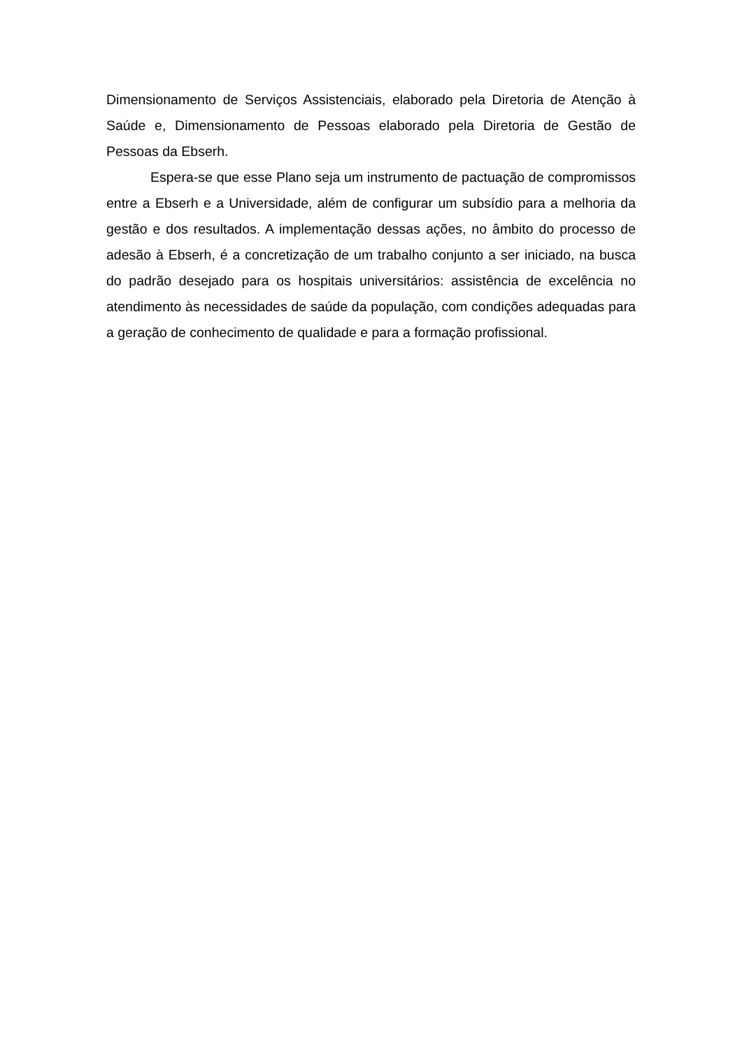Dimensionamento de Serviços Assistenciais, elaborado pela Diretoria de Atenção à Saúde e, Dimensionamento de Pessoas elaborado pela Diretoria de Gestão de Pessoas da Ebserh.
Espera-se que esse Plano seja um instrumento de pactuação de compromissos entre a Ebserh e a Universidade, além de configurar um subsídio para a melhoria da gestão e dos resultados. A implementação dessas ações, no âmbito do processo de adesão à Ebserh, é a concretização de um trabalho conjunto a ser iniciado, na busca do padrão desejado para os hospitais universitários: assistência de excelência no atendimento às necessidades de saúde da população, com condições adequadas para a geração de conhecimento de qualidade e para a formação profissional.